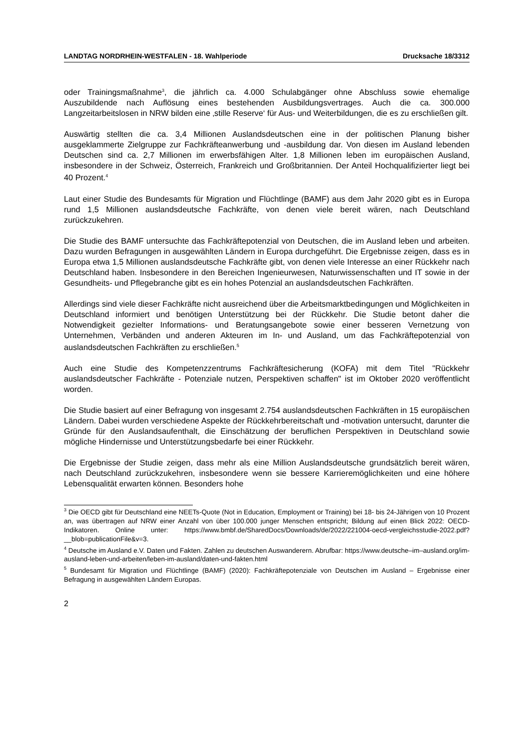LANDTAG NORDRHEIN-WESTFALEN - 18. Wahlperiode Drucksache 18/3312
oder Trainingsmaßnahme<sup>3</sup>, die jährlich ca. 4.000 Schulabgänger ohne Abschluss sowie ehemalige Auszubildende nach Auflösung eines bestehenden Ausbildungsvertrages. Auch die ca. 300.000 Langzeitarbeitslosen in NRW bilden eine ‚stille Reserve‘ für Aus- und Weiterbildungen, die es zu erschließen gilt.
Auswärtig stellten die ca. 3,4 Millionen Auslandsdeutschen eine in der politischen Planung bisher ausgeklammerte Zielgruppe zur Fachkräfteanwerbung und -ausbildung dar. Von diesen im Ausland lebenden Deutschen sind ca. 2,7 Millionen im erwerbsfähigen Alter. 1,8 Millionen leben im europäischen Ausland, insbesondere in der Schweiz, Österreich, Frankreich und Großbritannien. Der Anteil Hochqualifizierter liegt bei 40 Prozent.<sup>4</sup>
Laut einer Studie des Bundesamts für Migration und Flüchtlinge (BAMF) aus dem Jahr 2020 gibt es in Europa rund 1,5 Millionen auslandsdeutsche Fachkräfte, von denen viele bereit wären, nach Deutschland zurückzukehren.
Die Studie des BAMF untersuchte das Fachkräftepotenzial von Deutschen, die im Ausland leben und arbeiten. Dazu wurden Befragungen in ausgewählten Ländern in Europa durchgeführt. Die Ergebnisse zeigen, dass es in Europa etwa 1,5 Millionen auslandsdeutsche Fachkräfte gibt, von denen viele Interesse an einer Rückkehr nach Deutschland haben. Insbesondere in den Bereichen Ingenieurwesen, Naturwissenschaften und IT sowie in der Gesundheits- und Pflegebranche gibt es ein hohes Potenzial an auslandsdeutschen Fachkräften.
Allerdings sind viele dieser Fachkräfte nicht ausreichend über die Arbeitsmarktbedingungen und Möglichkeiten in Deutschland informiert und benötigen Unterstützung bei der Rückkehr. Die Studie betont daher die Notwendigkeit gezielter Informations- und Beratungsangebote sowie einer besseren Vernetzung von Unternehmen, Verbänden und anderen Akteuren im In- und Ausland, um das Fachkräftepotenzial von auslandsdeutschen Fachkräften zu erschließen.<sup>5</sup>
Auch eine Studie des Kompetenzzentrums Fachkräftesicherung (KOFA) mit dem Titel "Rückkehr auslandsdeutscher Fachkräfte - Potenziale nutzen, Perspektiven schaffen" ist im Oktober 2020 veröffentlicht worden.
Die Studie basiert auf einer Befragung von insgesamt 2.754 auslandsdeutschen Fachkräften in 15 europäischen Ländern. Dabei wurden verschiedene Aspekte der Rückkehrbereitschaft und -motivation untersucht, darunter die Gründe für den Auslandsaufenthalt, die Einschätzung der beruflichen Perspektiven in Deutschland sowie mögliche Hindernisse und Unterstützungsbedarfe bei einer Rückkehr.
Die Ergebnisse der Studie zeigen, dass mehr als eine Million Auslandsdeutsche grundsätzlich bereit wären, nach Deutschland zurückzukehren, insbesondere wenn sie bessere Karrieremöglichkeiten und eine höhere Lebensqualität erwarten können. Besonders hohe
<sup>3</sup> Die OECD gibt für Deutschland eine NEETs-Quote (Not in Education, Employment or Training) bei 18- bis 24-Jährigen von 10 Prozent an, was übertragen auf NRW einer Anzahl von über 100.000 junger Menschen entspricht; Bildung auf einen Blick 2022: OECD-Indikatoren. Online unter: https://www.bmbf.de/SharedDocs/Downloads/de/2022/221004-oecd-vergleichsstudie-2022.pdf?__blob=publicationFile&v=3.
<sup>4</sup> Deutsche im Ausland e.V. Daten und Fakten. Zahlen zu deutschen Auswanderern. Abrufbar: https://www.deutsche–im–ausland.org/im-ausland-leben-und-arbeiten/leben-im-ausland/daten-und-fakten.html
<sup>5</sup> Bundesamt für Migration und Flüchtlinge (BAMF) (2020): Fachkräftepotenziale von Deutschen im Ausland – Ergebnisse einer Befragung in ausgewählten Ländern Europas.
2